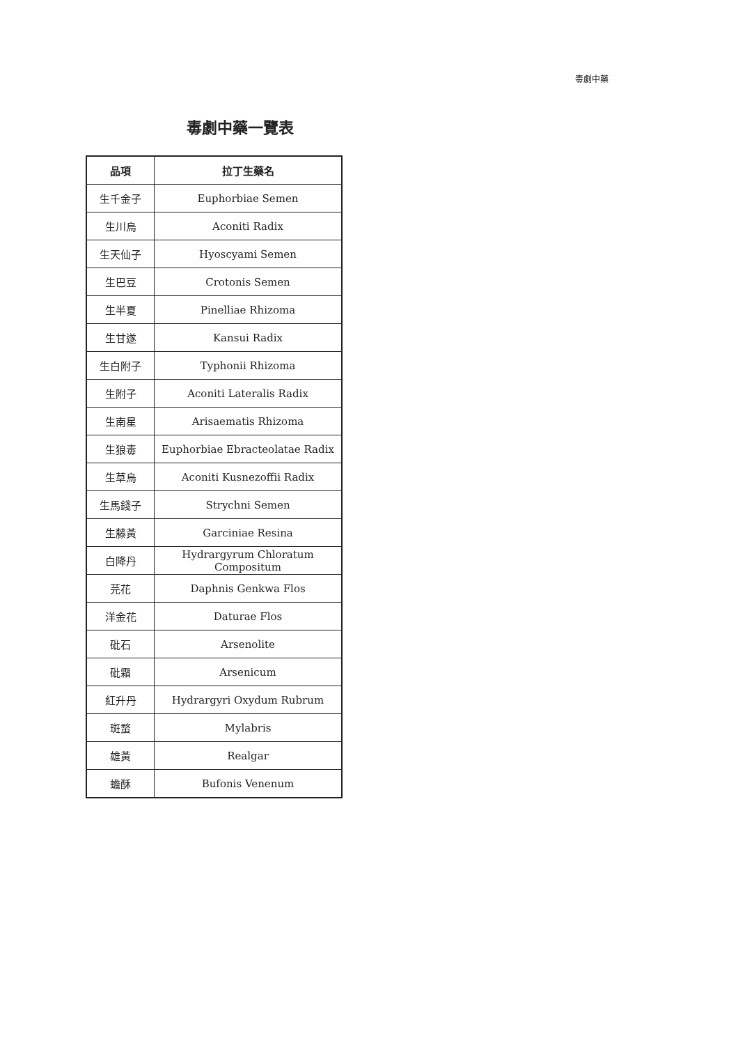毒劇中藥
毒劇中藥一覽表
| 品項 | 拉丁生藥名 |
| --- | --- |
| 生千金子 | Euphorbiae Semen |
| 生川烏 | Aconiti Radix |
| 生天仙子 | Hyoscyami Semen |
| 生巴豆 | Crotonis Semen |
| 生半夏 | Pinelliae Rhizoma |
| 生甘遂 | Kansui Radix |
| 生白附子 | Typhonii Rhizoma |
| 生附子 | Aconiti Lateralis Radix |
| 生南星 | Arisaematis Rhizoma |
| 生狼毒 | Euphorbiae Ebracteolatae Radix |
| 生草烏 | Aconiti Kusnezoffii Radix |
| 生馬錢子 | Strychni Semen |
| 生藤黃 | Garciniae Resina |
| 白降丹 | Hydrargyrum Chloratum Compositum |
| 芫花 | Daphnis Genkwa Flos |
| 洋金花 | Daturae Flos |
| 砒石 | Arsenolite |
| 砒霜 | Arsenicum |
| 紅升丹 | Hydrargyri Oxydum Rubrum |
| 斑蝥 | Mylabris |
| 雄黃 | Realgar |
| 蟾酥 | Bufonis Venenum |